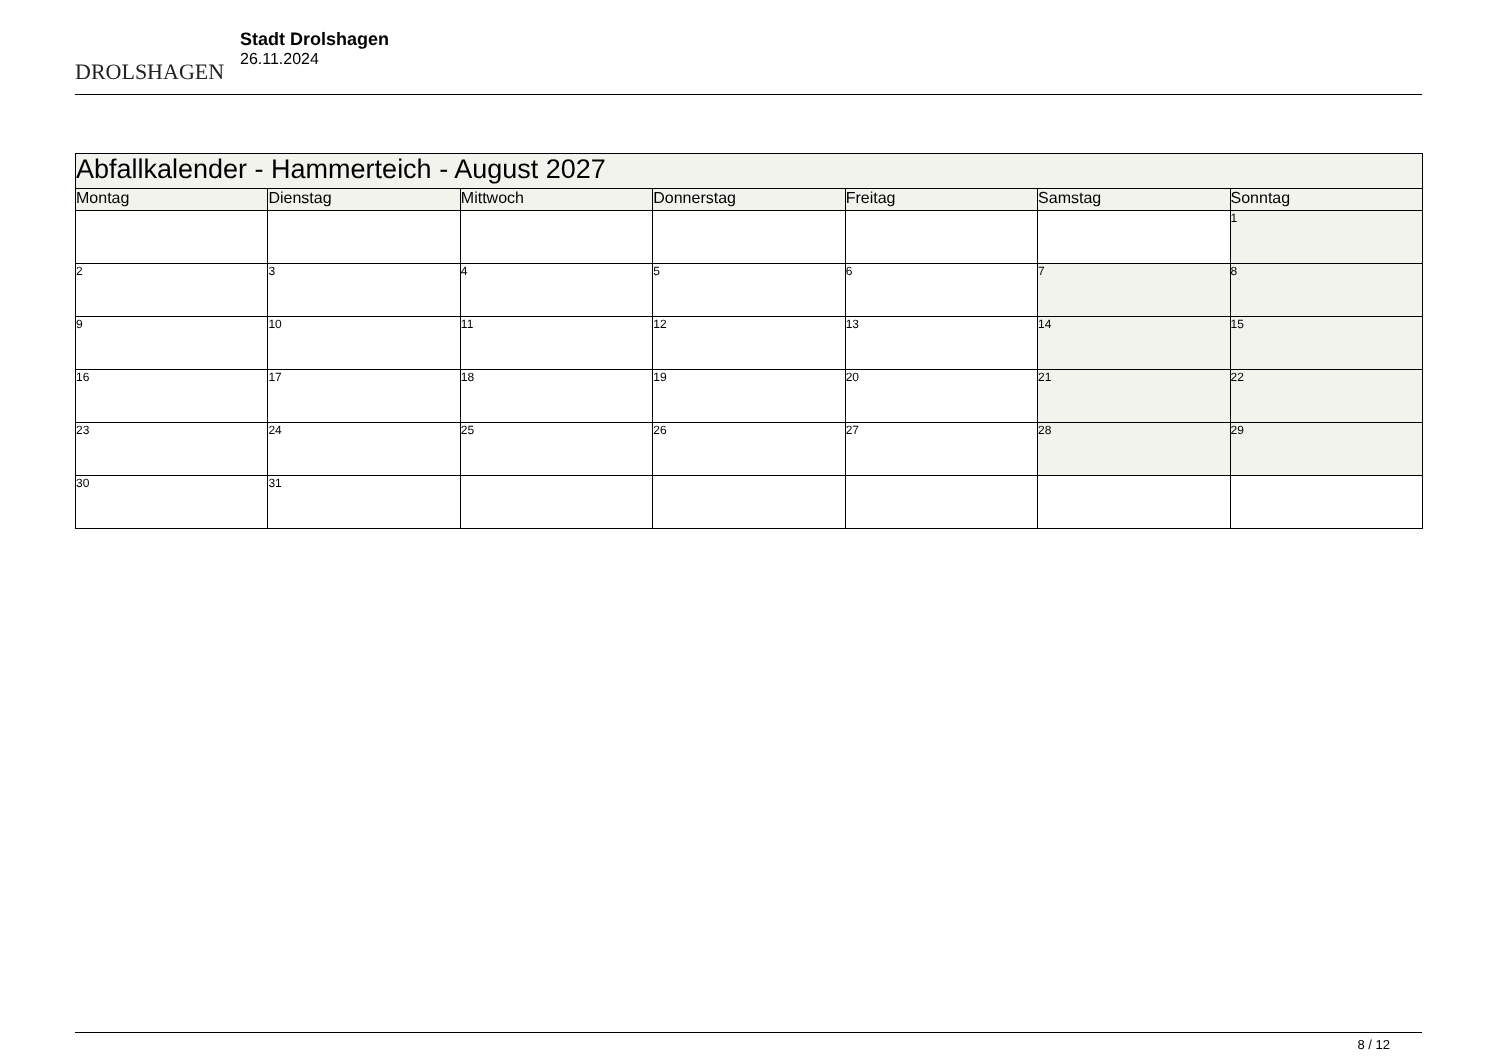DROLSHAGEN
Stadt Drolshagen
26.11.2024
| Abfallkalender - Hammerteich - August 2027 | | | | | | |
| --- | --- | --- | --- | --- | --- | --- |
| Montag | Dienstag | Mittwoch | Donnerstag | Freitag | Samstag | Sonntag |
| | | | | | | 1 |
| 2 | 3 | 4 | 5 | 6 | 7 | 8 |
| 9 | 10 | 11 | 12 | 13 | 14 | 15 |
| 16 | 17 | 18 | 19 | 20 | 21 | 22 |
| 23 | 24 | 25 | 26 | 27 | 28 | 29 |
| 30 | 31 | | | | | |
8 / 12